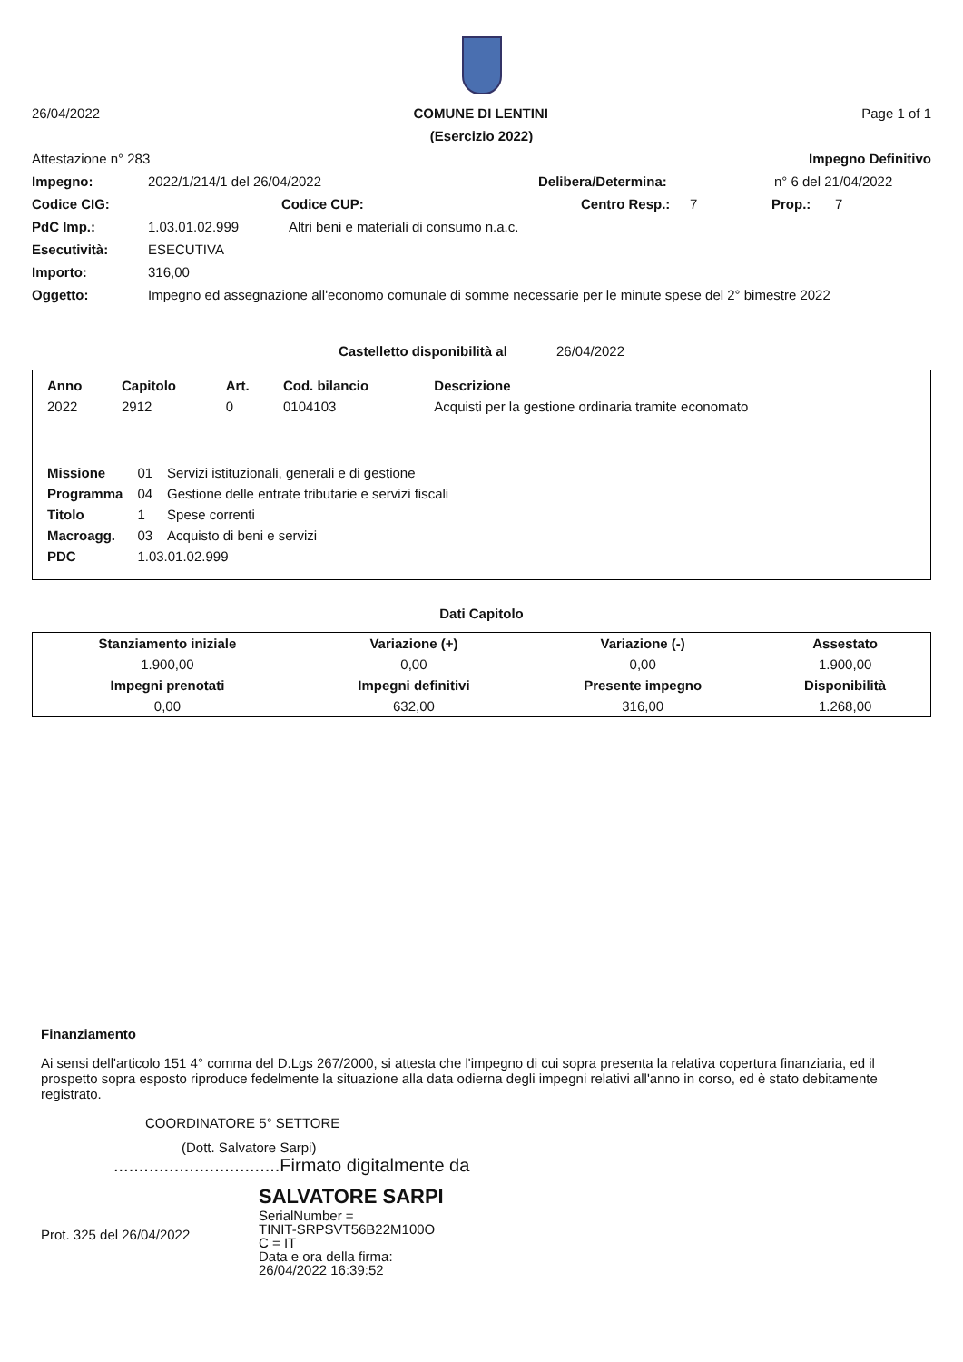26/04/2022 COMUNE DI LENTINI Page 1 of 1
(Esercizio 2022)
Attestazione n° 283 Impegno Definitivo
Impegno: 2022/1/214/1 del 26/04/2022 Delibera/Determina: n° 6 del 21/04/2022
Codice CIG: Codice CUP: Centro Resp.: 7 Prop.: 7
PdC Imp.: 1.03.01.02.999 Altri beni e materiali di consumo n.a.c.
Esecutività: ESECUTIVA
Importo: 316,00
Oggetto: Impegno ed assegnazione all'economo comunale di somme necessarie per le minute spese del 2° bimestre 2022
Castelletto disponibilità al 26/04/2022
| Anno | Capitolo | Art. | Cod. bilancio | Descrizione |
| --- | --- | --- | --- | --- |
| 2022 | 2912 | 0 | 0104103 | Acquisti per la gestione ordinaria tramite economato |
| Missione | 01 | Servizi istituzionali, generali e di gestione |
| Programma | 04 | Gestione delle entrate tributarie e servizi fiscali |
| Titolo | 1 | Spese correnti |
| Macroagg. | 03 | Acquisto di beni e servizi |
| PDC | 1.03.01.02.999 | |
Dati Capitolo
| Stanziamento iniziale | Variazione (+) | Variazione (-) | Assestato |
| --- | --- | --- | --- |
| 1.900,00 | 0,00 | 0,00 | 1.900,00 |
| Impegni prenotati | Impegni definitivi | Presente impegno | Disponibilità |
| 0,00 | 632,00 | 316,00 | 1.268,00 |
Finanziamento
Ai sensi dell'articolo 151 4° comma del D.Lgs 267/2000, si attesta che l'impegno di cui sopra presenta la relativa copertura finanziaria, ed il prospetto sopra esposto riproduce fedelmente la situazione alla data odierna degli impegni relativi all'anno in corso, ed è stato debitamente registrato.
COORDINATORE 5° SETTORE
(Dott. Salvatore Sarpi)
.................................Firmato digitalmente da
SALVATORE SARPI
Prot. 325 del 26/04/2022 SerialNumber =
TINIT-SRPSVT56B22M100O
C = IT
Data e ora della firma:
26/04/2022 16:39:52